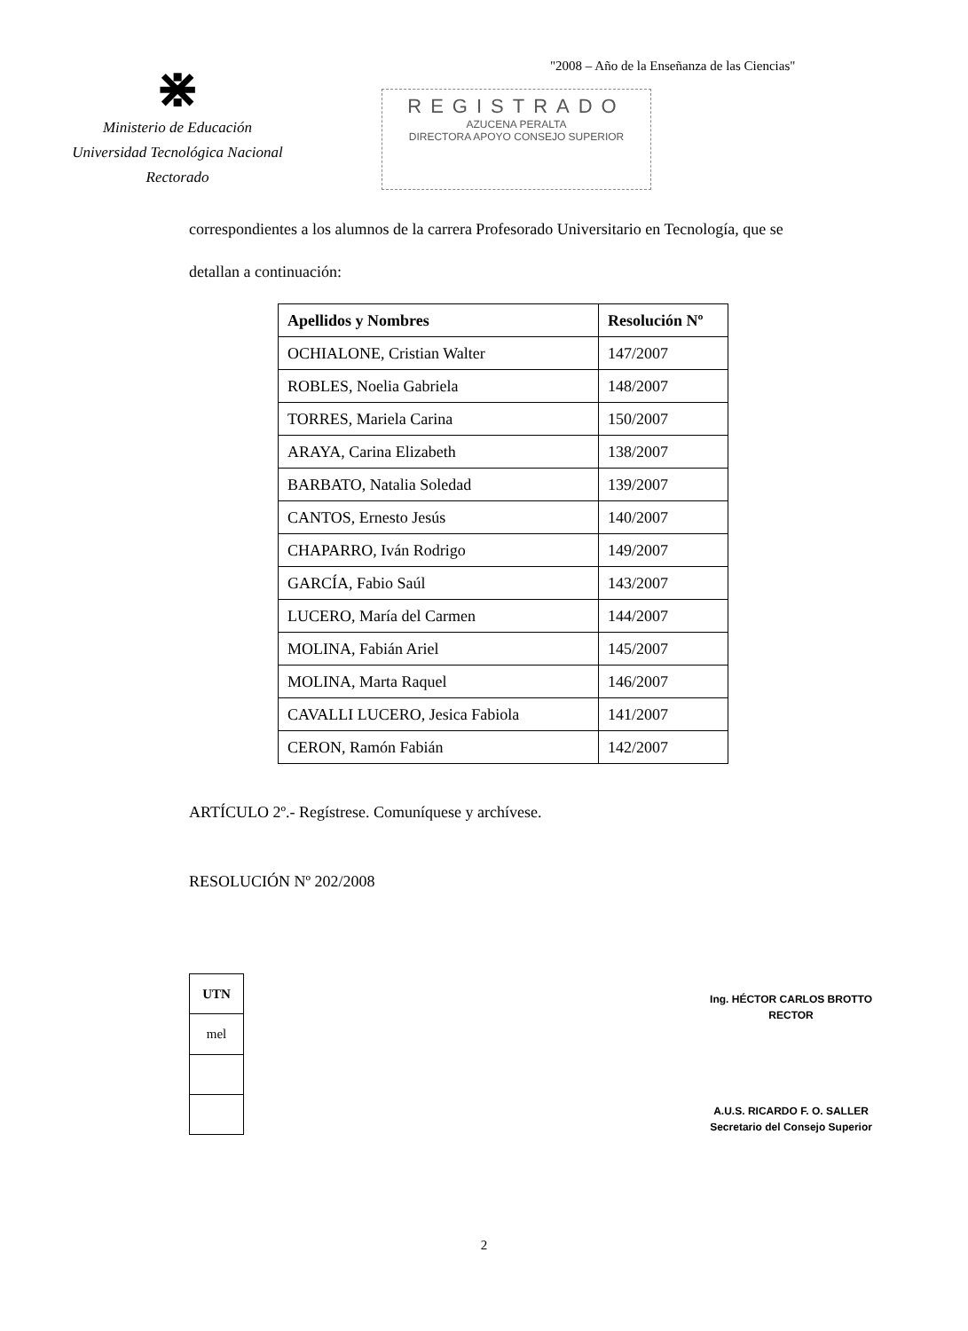"2008 – Año de la Enseñanza de las Ciencias"
⋇
Ministerio de Educación
Universidad Tecnológica Nacional
Rectorado
REGISTRADO
AZUCENA PERALTA
DIRECTORA APOYO CONSEJO SUPERIOR
correspondientes a los alumnos de la carrera Profesorado Universitario en Tecnología, que se
detallan a continuación:
| Apellidos y Nombres | Resolución Nº |
| --- | --- |
| OCHIALONE, Cristian Walter | 147/2007 |
| ROBLES, Noelia Gabriela | 148/2007 |
| TORRES, Mariela Carina | 150/2007 |
| ARAYA, Carina Elizabeth | 138/2007 |
| BARBATO, Natalia Soledad | 139/2007 |
| CANTOS, Ernesto Jesús | 140/2007 |
| CHAPARRO, Iván Rodrigo | 149/2007 |
| GARCÍA, Fabio Saúl | 143/2007 |
| LUCERO, María del Carmen | 144/2007 |
| MOLINA, Fabián Ariel | 145/2007 |
| MOLINA, Marta Raquel | 146/2007 |
| CAVALLI LUCERO, Jesica Fabiola | 141/2007 |
| CERON, Ramón Fabián | 142/2007 |
ARTÍCULO 2º.- Regístrese. Comuníquese y archívese.
RESOLUCIÓN Nº 202/2008
| UTN |
| mel |
Ing. HÉCTOR CARLOS BROTTO
RECTOR
A.U.S. RICARDO F. O. SALLER
Secretario del Consejo Superior
2